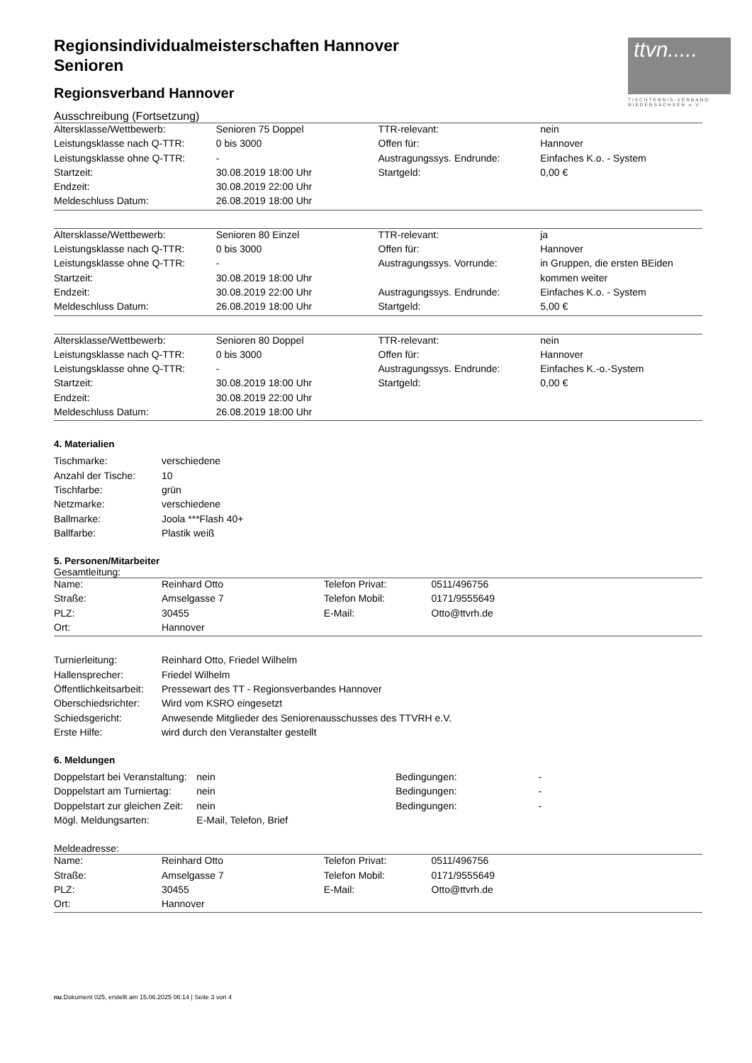ttvn.....
TISCHTENNIS-VERBAND
NIEDERSACHSEN e.V.
Regionsindividualmeisterschaften Hannover
Senioren
Regionsverband Hannover
Ausschreibung (Fortsetzung)
| Altersklasse/Wettbewerb: | Senioren 75 Doppel | TTR-relevant: | nein |
| Leistungsklasse nach Q-TTR: | 0 bis 3000 | Offen für: | Hannover |
| Leistungsklasse ohne Q-TTR: | - | Austragungssys. Endrunde: | Einfaches K.o. - System |
| Startzeit: | 30.08.2019 18:00 Uhr | Startgeld: | 0,00 € |
| Endzeit: | 30.08.2019 22:00 Uhr | | |
| Meldeschluss Datum: | 26.08.2019 18:00 Uhr | | |
| Altersklasse/Wettbewerb: | Senioren 80 Einzel | TTR-relevant: | ja |
| Leistungsklasse nach Q-TTR: | 0 bis 3000 | Offen für: | Hannover |
| Leistungsklasse ohne Q-TTR: | - | Austragungssys. Vorrunde: | in Gruppen, die ersten BEiden |
| Startzeit: | 30.08.2019 18:00 Uhr | | kommen weiter |
| Endzeit: | 30.08.2019 22:00 Uhr | Austragungssys. Endrunde: | Einfaches K.o. - System |
| Meldeschluss Datum: | 26.08.2019 18:00 Uhr | Startgeld: | 5,00 € |
| Altersklasse/Wettbewerb: | Senioren 80 Doppel | TTR-relevant: | nein |
| Leistungsklasse nach Q-TTR: | 0 bis 3000 | Offen für: | Hannover |
| Leistungsklasse ohne Q-TTR: | - | Austragungssys. Endrunde: | Einfaches K.-o.-System |
| Startzeit: | 30.08.2019 18:00 Uhr | Startgeld: | 0,00 € |
| Endzeit: | 30.08.2019 22:00 Uhr | | |
| Meldeschluss Datum: | 26.08.2019 18:00 Uhr | | |
4. Materialien
| Tischmarke: | verschiedene |
| Anzahl der Tische: | 10 |
| Tischfarbe: | grün |
| Netzmarke: | verschiedene |
| Ballmarke: | Joola ***Flash 40+ |
| Ballfarbe: | Plastik weiß |
5. Personen/Mitarbeiter
Gesamtleitung:
| Name: | Reinhard Otto | Telefon Privat: | 0511/496756 |
| Straße: | Amselgasse 7 | Telefon Mobil: | 0171/9555649 |
| PLZ: | 30455 | E-Mail: | Otto@ttvrh.de |
| Ort: | Hannover | | |
| Turnierleitung: | Reinhard Otto, Friedel Wilhelm |
| Hallensprecher: | Friedel Wilhelm |
| Öffentlichkeitsarbeit: | Pressewart des TT - Regionsverbandes Hannover |
| Oberschiedsrichter: | Wird vom KSRO eingesetzt |
| Schiedsgericht: | Anwesende Mitglieder des Seniorenausschusses des TTVRH e.V. |
| Erste Hilfe: | wird durch den Veranstalter gestellt |
6. Meldungen
| Doppelstart bei Veranstaltung: | nein | Bedingungen: | - |
| Doppelstart am Turniertag: | nein | Bedingungen: | - |
| Doppelstart zur gleichen Zeit: | nein | Bedingungen: | - |
| Mögl. Meldungsarten: | E-Mail, Telefon, Brief | | |
Meldeadresse:
| Name: | Reinhard Otto | Telefon Privat: | 0511/496756 |
| Straße: | Amselgasse 7 | Telefon Mobil: | 0171/9555649 |
| PLZ: | 30455 | E-Mail: | Otto@ttvrh.de |
| Ort: | Hannover | | |
nu.Dokument 025, erstellt am 15.06.2025 06:14 | Seite 3 von 4